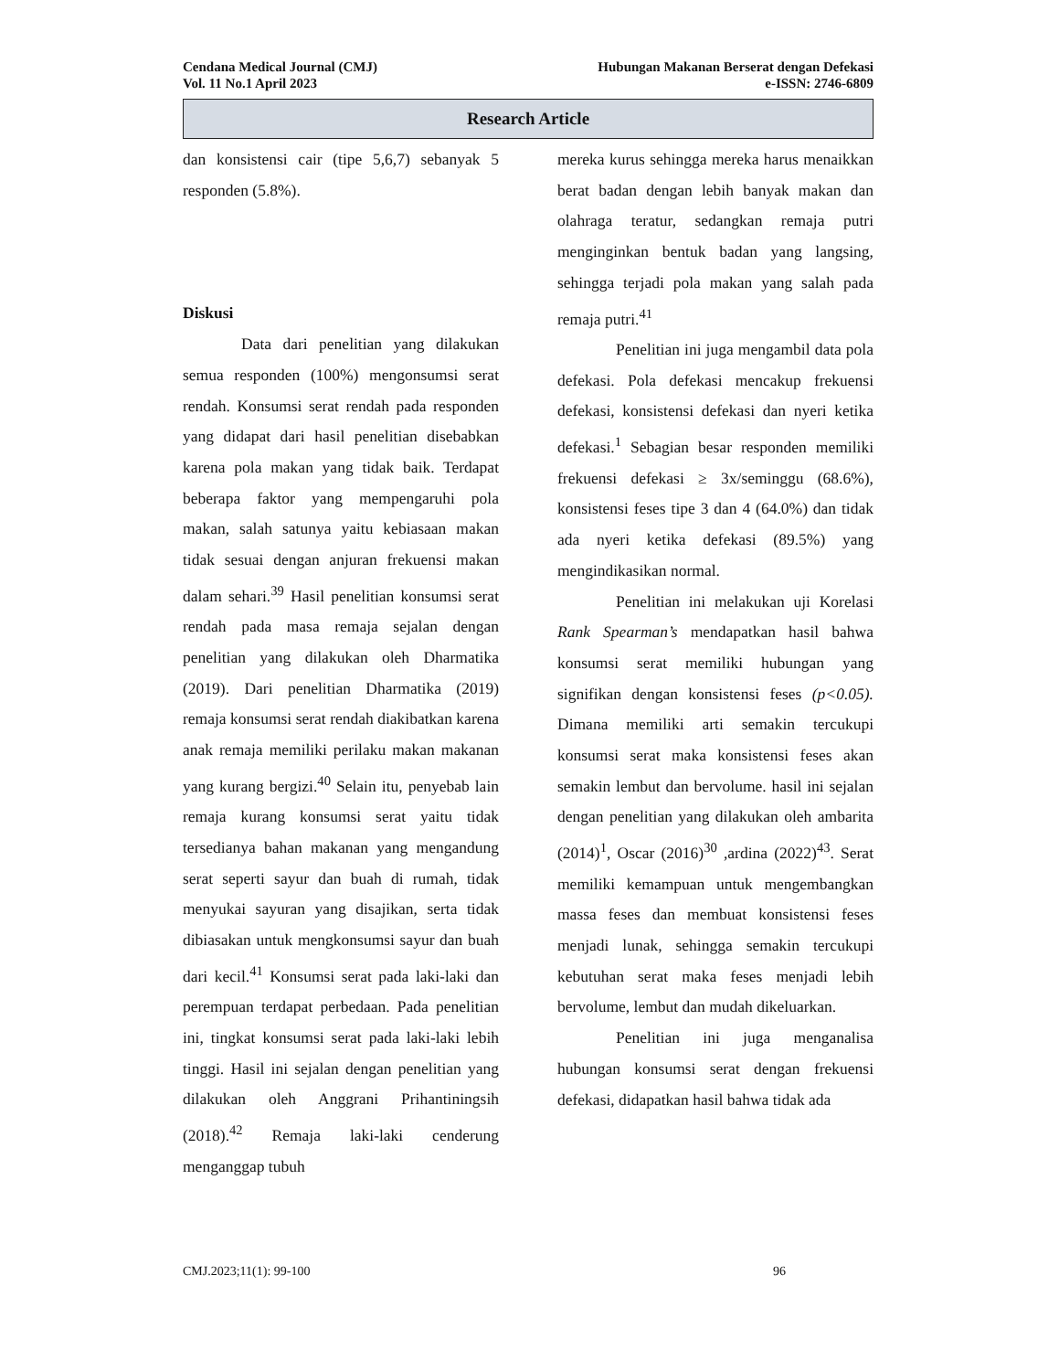Cendana Medical Journal (CMJ) Hubungan Makanan Berserat dengan Defekasi
Vol. 11 No.1 April 2023 e-ISSN: 2746-6809
Research Article
dan konsistensi cair (tipe 5,6,7) sebanyak 5 responden (5.8%).
Diskusi
Data dari penelitian yang dilakukan semua responden (100%) mengonsumsi serat rendah. Konsumsi serat rendah pada responden yang didapat dari hasil penelitian disebabkan karena pola makan yang tidak baik. Terdapat beberapa faktor yang mempengaruhi pola makan, salah satunya yaitu kebiasaan makan tidak sesuai dengan anjuran frekuensi makan dalam sehari.<sup>39</sup> Hasil penelitian konsumsi serat rendah pada masa remaja sejalan dengan penelitian yang dilakukan oleh Dharmatika (2019). Dari penelitian Dharmatika (2019) remaja konsumsi serat rendah diakibatkan karena anak remaja memiliki perilaku makan makanan yang kurang bergizi.<sup>40</sup> Selain itu, penyebab lain remaja kurang konsumsi serat yaitu tidak tersedianya bahan makanan yang mengandung serat seperti sayur dan buah di rumah, tidak menyukai sayuran yang disajikan, serta tidak dibiasakan untuk mengkonsumsi sayur dan buah dari kecil.<sup>41</sup> Konsumsi serat pada laki-laki dan perempuan terdapat perbedaan. Pada penelitian ini, tingkat konsumsi serat pada laki-laki lebih tinggi. Hasil ini sejalan dengan penelitian yang dilakukan oleh Anggrani Prihantiningsih (2018).<sup>42</sup> Remaja laki-laki cenderung menganggap tubuh
mereka kurus sehingga mereka harus menaikkan berat badan dengan lebih banyak makan dan olahraga teratur, sedangkan remaja putri menginginkan bentuk badan yang langsing, sehingga terjadi pola makan yang salah pada remaja putri.<sup>41</sup>
Penelitian ini juga mengambil data pola defekasi. Pola defekasi mencakup frekuensi defekasi, konsistensi defekasi dan nyeri ketika defekasi.<sup>1</sup> Sebagian besar responden memiliki frekuensi defekasi ≥ 3x/seminggu (68.6%), konsistensi feses tipe 3 dan 4 (64.0%) dan tidak ada nyeri ketika defekasi (89.5%) yang mengindikasikan normal.
Penelitian ini melakukan uji Korelasi Rank Spearman’s mendapatkan hasil bahwa konsumsi serat memiliki hubungan yang signifikan dengan konsistensi feses (p<0.05). Dimana memiliki arti semakin tercukupi konsumsi serat maka konsistensi feses akan semakin lembut dan bervolume. hasil ini sejalan dengan penelitian yang dilakukan oleh ambarita (2014)<sup>1</sup>, Oscar (2016)<sup>30</sup> ,ardina (2022)<sup>43</sup>. Serat memiliki kemampuan untuk mengembangkan massa feses dan membuat konsistensi feses menjadi lunak, sehingga semakin tercukupi kebutuhan serat maka feses menjadi lebih bervolume, lembut dan mudah dikeluarkan.
Penelitian ini juga menganalisa hubungan konsumsi serat dengan frekuensi defekasi, didapatkan hasil bahwa tidak ada
CMJ.2023;11(1): 99-100 96